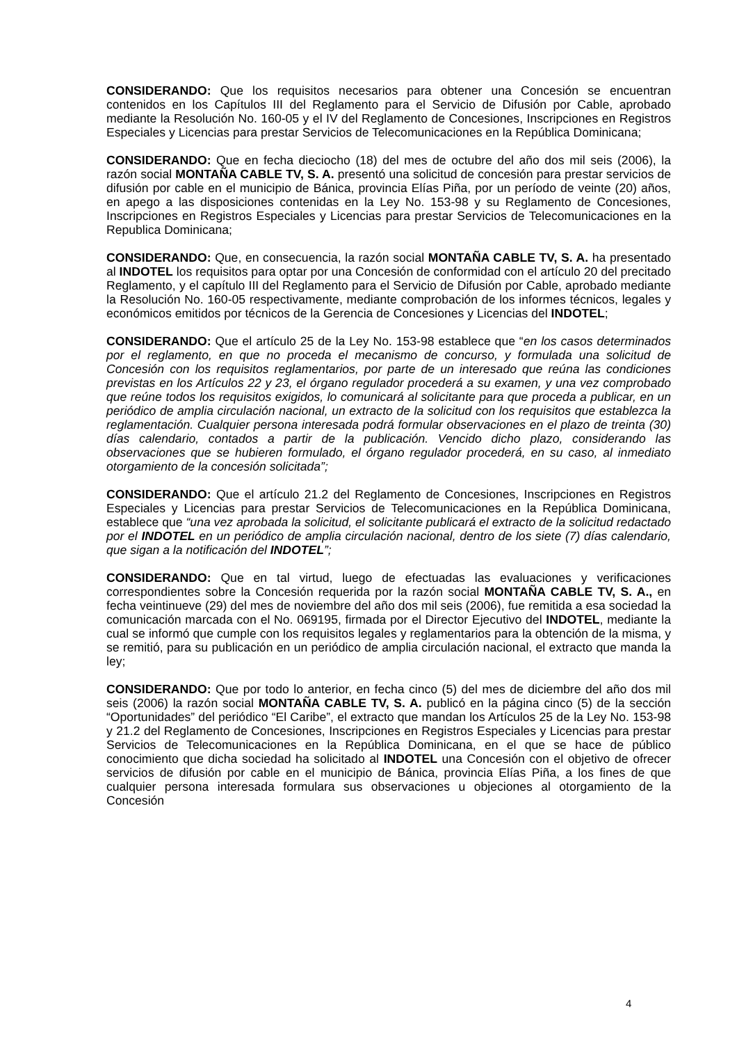CONSIDERANDO: Que los requisitos necesarios para obtener una Concesión se encuentran contenidos en los Capítulos III del Reglamento para el Servicio de Difusión por Cable, aprobado mediante la Resolución No. 160-05 y el IV del Reglamento de Concesiones, Inscripciones en Registros Especiales y Licencias para prestar Servicios de Telecomunicaciones en la República Dominicana;
CONSIDERANDO: Que en fecha dieciocho (18) del mes de octubre del año dos mil seis (2006), la razón social MONTAÑA CABLE TV, S. A. presentó una solicitud de concesión para prestar servicios de difusión por cable en el municipio de Bánica, provincia Elías Piña, por un período de veinte (20) años, en apego a las disposiciones contenidas en la Ley No. 153-98 y su Reglamento de Concesiones, Inscripciones en Registros Especiales y Licencias para prestar Servicios de Telecomunicaciones en la Republica Dominicana;
CONSIDERANDO: Que, en consecuencia, la razón social MONTAÑA CABLE TV, S. A. ha presentado al INDOTEL los requisitos para optar por una Concesión de conformidad con el artículo 20 del precitado Reglamento, y el capítulo III del Reglamento para el Servicio de Difusión por Cable, aprobado mediante la Resolución No. 160-05 respectivamente, mediante comprobación de los informes técnicos, legales y económicos emitidos por técnicos de la Gerencia de Concesiones y Licencias del INDOTEL;
CONSIDERANDO: Que el artículo 25 de la Ley No. 153-98 establece que “en los casos determinados por el reglamento, en que no proceda el mecanismo de concurso, y formulada una solicitud de Concesión con los requisitos reglamentarios, por parte de un interesado que reúna las condiciones previstas en los Artículos 22 y 23, el órgano regulador procederá a su examen, y una vez comprobado que reúne todos los requisitos exigidos, lo comunicará al solicitante para que proceda a publicar, en un periódico de amplia circulación nacional, un extracto de la solicitud con los requisitos que establezca la reglamentación. Cualquier persona interesada podrá formular observaciones en el plazo de treinta (30) días calendario, contados a partir de la publicación. Vencido dicho plazo, considerando las observaciones que se hubieren formulado, el órgano regulador procederá, en su caso, al inmediato otorgamiento de la concesión solicitada”;
CONSIDERANDO: Que el artículo 21.2 del Reglamento de Concesiones, Inscripciones en Registros Especiales y Licencias para prestar Servicios de Telecomunicaciones en la República Dominicana, establece que “una vez aprobada la solicitud, el solicitante publicará el extracto de la solicitud redactado por el INDOTEL en un periódico de amplia circulación nacional, dentro de los siete (7) días calendario, que sigan a la notificación del INDOTEL”;
CONSIDERANDO: Que en tal virtud, luego de efectuadas las evaluaciones y verificaciones correspondientes sobre la Concesión requerida por la razón social MONTAÑA CABLE TV, S. A., en fecha veintinueve (29) del mes de noviembre del año dos mil seis (2006), fue remitida a esa sociedad la comunicación marcada con el No. 069195, firmada por el Director Ejecutivo del INDOTEL, mediante la cual se informó que cumple con los requisitos legales y reglamentarios para la obtención de la misma, y se remitió, para su publicación en un periódico de amplia circulación nacional, el extracto que manda la ley;
CONSIDERANDO: Que por todo lo anterior, en fecha cinco (5) del mes de diciembre del año dos mil seis (2006) la razón social MONTAÑA CABLE TV, S. A. publicó en la página cinco (5) de la sección “Oportunidades” del periódico “El Caribe”, el extracto que mandan los Artículos 25 de la Ley No. 153-98 y 21.2 del Reglamento de Concesiones, Inscripciones en Registros Especiales y Licencias para prestar Servicios de Telecomunicaciones en la República Dominicana, en el que se hace de público conocimiento que dicha sociedad ha solicitado al INDOTEL una Concesión con el objetivo de ofrecer servicios de difusión por cable en el municipio de Bánica, provincia Elías Piña, a los fines de que cualquier persona interesada formulara sus observaciones u objeciones al otorgamiento de la Concesión
4